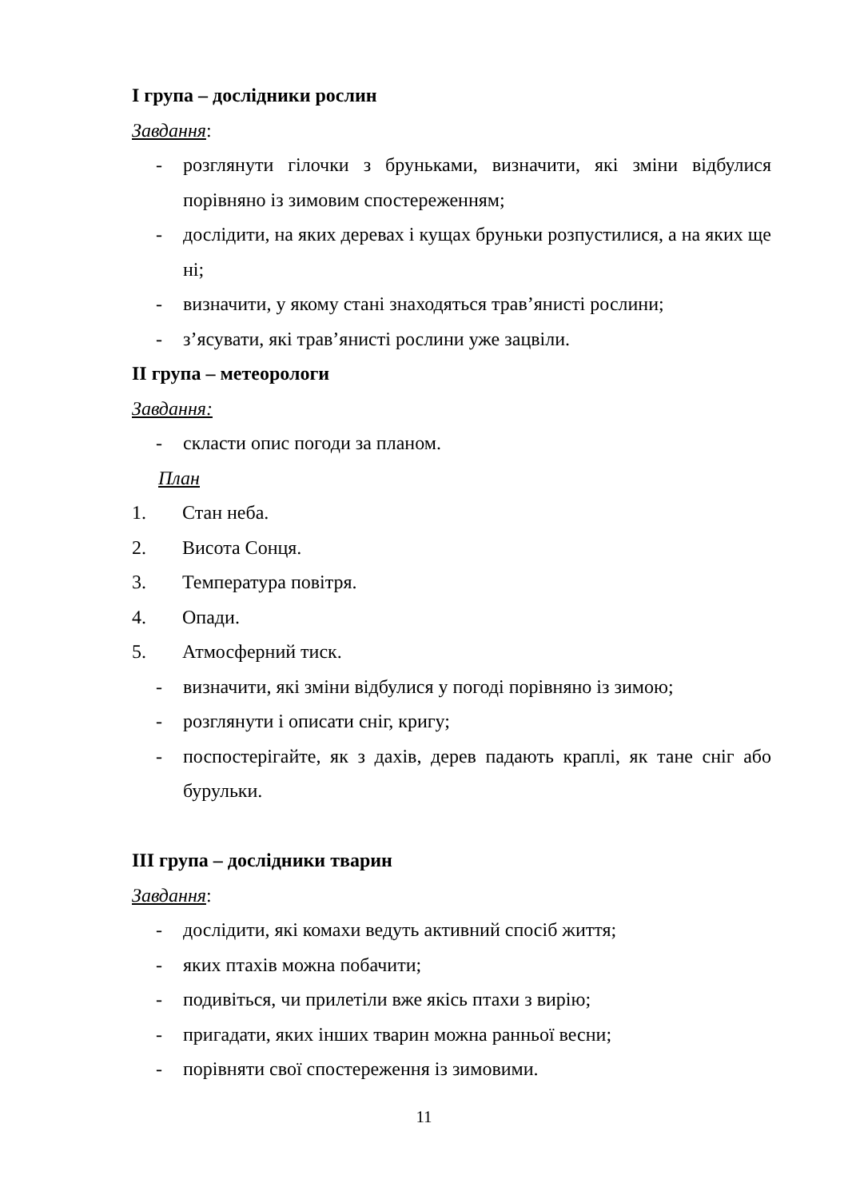І група – дослідники рослин
Завдання:
- розглянути гілочки з бруньками, визначити, які зміни відбулися порівняно із зимовим спостереженням;
- дослідити, на яких деревах і кущах бруньки розпустилися, а на яких ще ні;
- визначити, у якому стані знаходяться трав’янисті рослини;
- з’ясувати, які трав’янисті рослини уже зацвіли.
ІІ група – метеорологи
Завдання:
- скласти опис погоди за планом.
План
1. Стан неба.
2. Висота Сонця.
3. Температура повітря.
4. Опади.
5. Атмосферний тиск.
- визначити, які зміни відбулися у погоді порівняно із зимою;
- розглянути і описати сніг, кригу;
- поспостерігайте, як з дахів, дерев падають краплі, як тане сніг або бурульки.
ІІІ група – дослідники тварин
Завдання:
- дослідити, які комахи ведуть активний спосіб життя;
- яких птахів можна побачити;
- подивіться, чи прилетіли вже якісь птахи з вирію;
- пригадати, яких інших тварин можна ранньої весни;
- порівняти свої спостереження із зимовими.
11